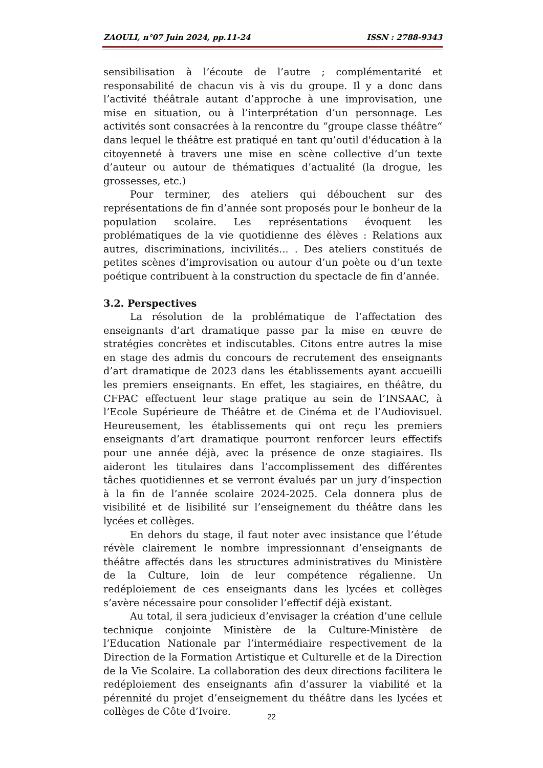ZAOULI, n°07 Juin 2024, pp.11-24 ISSN : 2788-9343
sensibilisation à l’écoute de l’autre ; complémentarité et responsabilité de chacun vis à vis du groupe. Il y a donc dans l’activité théâtrale autant d’approche à une improvisation, une mise en situation, ou à l’interprétation d’un personnage. Les activités sont consacrées à la rencontre du “groupe classe théâtre“ dans lequel le théâtre est pratiqué en tant qu’outil d'éducation à la citoyenneté à travers une mise en scène collective d’un texte d’auteur ou autour de thématiques d’actualité (la drogue, les grossesses, etc.)
Pour terminer, des ateliers qui débouchent sur des représentations de fin d’année sont proposés pour le bonheur de la population scolaire. Les représentations évoquent les problématiques de la vie quotidienne des élèves : Relations aux autres, discriminations, incivilités... . Des ateliers constitués de petites scènes d’improvisation ou autour d’un poète ou d’un texte poétique contribuent à la construction du spectacle de fin d’année.
3.2. Perspectives
La résolution de la problématique de l’affectation des enseignants d’art dramatique passe par la mise en œuvre de stratégies concrètes et indiscutables. Citons entre autres la mise en stage des admis du concours de recrutement des enseignants d’art dramatique de 2023 dans les établissements ayant accueilli les premiers enseignants. En effet, les stagiaires, en théâtre, du CFPAC effectuent leur stage pratique au sein de l’INSAAC, à l’Ecole Supérieure de Théâtre et de Cinéma et de l’Audiovisuel. Heureusement, les établissements qui ont reçu les premiers enseignants d’art dramatique pourront renforcer leurs effectifs pour une année déjà, avec la présence de onze stagiaires. Ils aideront les titulaires dans l’accomplissement des différentes tâches quotidiennes et se verront évalués par un jury d’inspection à la fin de l’année scolaire 2024-2025. Cela donnera plus de visibilité et de lisibilité sur l’enseignement du théâtre dans les lycées et collèges.
En dehors du stage, il faut noter avec insistance que l’étude révèle clairement le nombre impressionnant d’enseignants de théâtre affectés dans les structures administratives du Ministère de la Culture, loin de leur compétence régalienne. Un redéploiement de ces enseignants dans les lycées et collèges s’avère nécessaire pour consolider l’effectif déjà existant.
Au total, il sera judicieux d’envisager la création d’une cellule technique conjointe Ministère de la Culture-Ministère de l’Education Nationale par l’intermédiaire respectivement de la Direction de la Formation Artistique et Culturelle et de la Direction de la Vie Scolaire. La collaboration des deux directions facilitera le redéploiement des enseignants afin d’assurer la viabilité et la pérennité du projet d’enseignement du théâtre dans les lycées et collèges de Côte d’Ivoire.
22